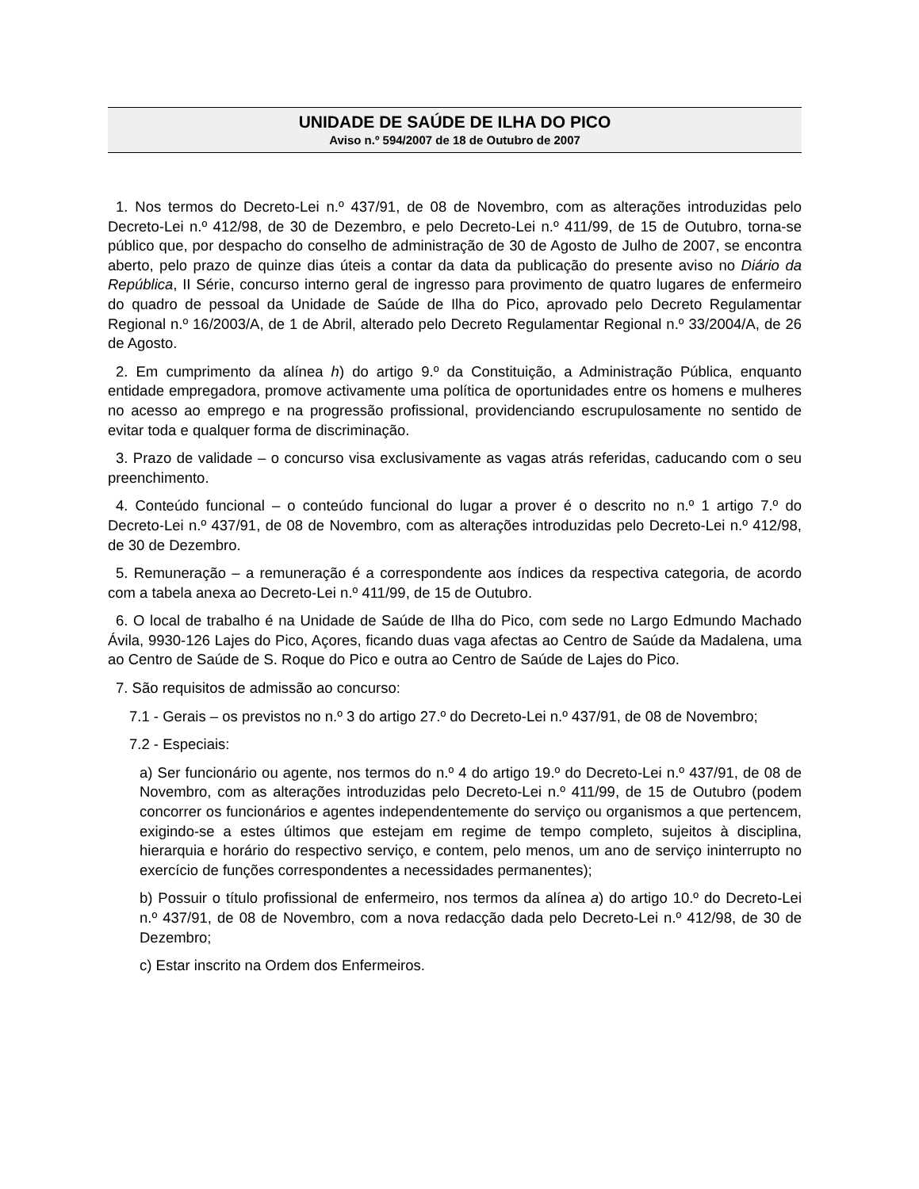UNIDADE DE SAÚDE DE ILHA DO PICO
Aviso n.º 594/2007 de 18 de Outubro de 2007
1. Nos termos do Decreto-Lei n.º 437/91, de 08 de Novembro, com as alterações introduzidas pelo Decreto-Lei n.º 412/98, de 30 de Dezembro, e pelo Decreto-Lei n.º 411/99, de 15 de Outubro, torna-se público que, por despacho do conselho de administração de 30 de Agosto de Julho de 2007, se encontra aberto, pelo prazo de quinze dias úteis a contar da data da publicação do presente aviso no Diário da República, II Série, concurso interno geral de ingresso para provimento de quatro lugares de enfermeiro do quadro de pessoal da Unidade de Saúde de Ilha do Pico, aprovado pelo Decreto Regulamentar Regional n.º 16/2003/A, de 1 de Abril, alterado pelo Decreto Regulamentar Regional n.º 33/2004/A, de 26 de Agosto.
2. Em cumprimento da alínea h) do artigo 9.º da Constituição, a Administração Pública, enquanto entidade empregadora, promove activamente uma política de oportunidades entre os homens e mulheres no acesso ao emprego e na progressão profissional, providenciando escrupulosamente no sentido de evitar toda e qualquer forma de discriminação.
3. Prazo de validade – o concurso visa exclusivamente as vagas atrás referidas, caducando com o seu preenchimento.
4. Conteúdo funcional – o conteúdo funcional do lugar a prover é o descrito no n.º 1 artigo 7.º do Decreto-Lei n.º 437/91, de 08 de Novembro, com as alterações introduzidas pelo Decreto-Lei n.º 412/98, de 30 de Dezembro.
5. Remuneração – a remuneração é a correspondente aos índices da respectiva categoria, de acordo com a tabela anexa ao Decreto-Lei n.º 411/99, de 15 de Outubro.
6. O local de trabalho é na Unidade de Saúde de Ilha do Pico, com sede no Largo Edmundo Machado Ávila, 9930-126 Lajes do Pico, Açores, ficando duas vaga afectas ao Centro de Saúde da Madalena, uma ao Centro de Saúde de S. Roque do Pico e outra ao Centro de Saúde de Lajes do Pico.
7. São requisitos de admissão ao concurso:
7.1 - Gerais – os previstos no n.º 3 do artigo 27.º do Decreto-Lei n.º 437/91, de 08 de Novembro;
7.2 - Especiais:
a) Ser funcionário ou agente, nos termos do n.º 4 do artigo 19.º do Decreto-Lei n.º 437/91, de 08 de Novembro, com as alterações introduzidas pelo Decreto-Lei n.º 411/99, de 15 de Outubro (podem concorrer os funcionários e agentes independentemente do serviço ou organismos a que pertencem, exigindo-se a estes últimos que estejam em regime de tempo completo, sujeitos à disciplina, hierarquia e horário do respectivo serviço, e contem, pelo menos, um ano de serviço ininterrupto no exercício de funções correspondentes a necessidades permanentes);
b) Possuir o título profissional de enfermeiro, nos termos da alínea a) do artigo 10.º do Decreto-Lei n.º 437/91, de 08 de Novembro, com a nova redacção dada pelo Decreto-Lei n.º 412/98, de 30 de Dezembro;
c) Estar inscrito na Ordem dos Enfermeiros.